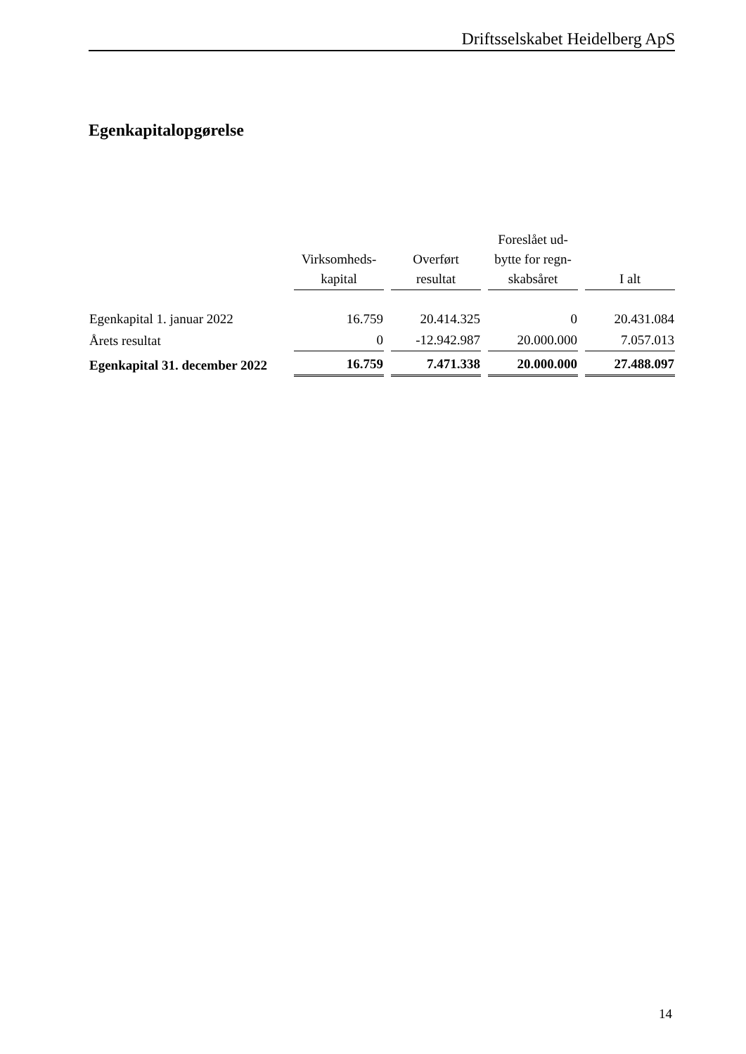Driftsselskabet Heidelberg ApS
Egenkapitalopgørelse
| | Virksomheds- kapital | Overført resultat | Foreslået ud- bytte for regn- skabsåret | I alt |
| --- | --- | --- | --- | --- |
| Egenkapital 1. januar 2022 | 16.759 | 20.414.325 | 0 | 20.431.084 |
| Årets resultat | 0 | -12.942.987 | 20.000.000 | 7.057.013 |
| Egenkapital 31. december 2022 | 16.759 | 7.471.338 | 20.000.000 | 27.488.097 |
14